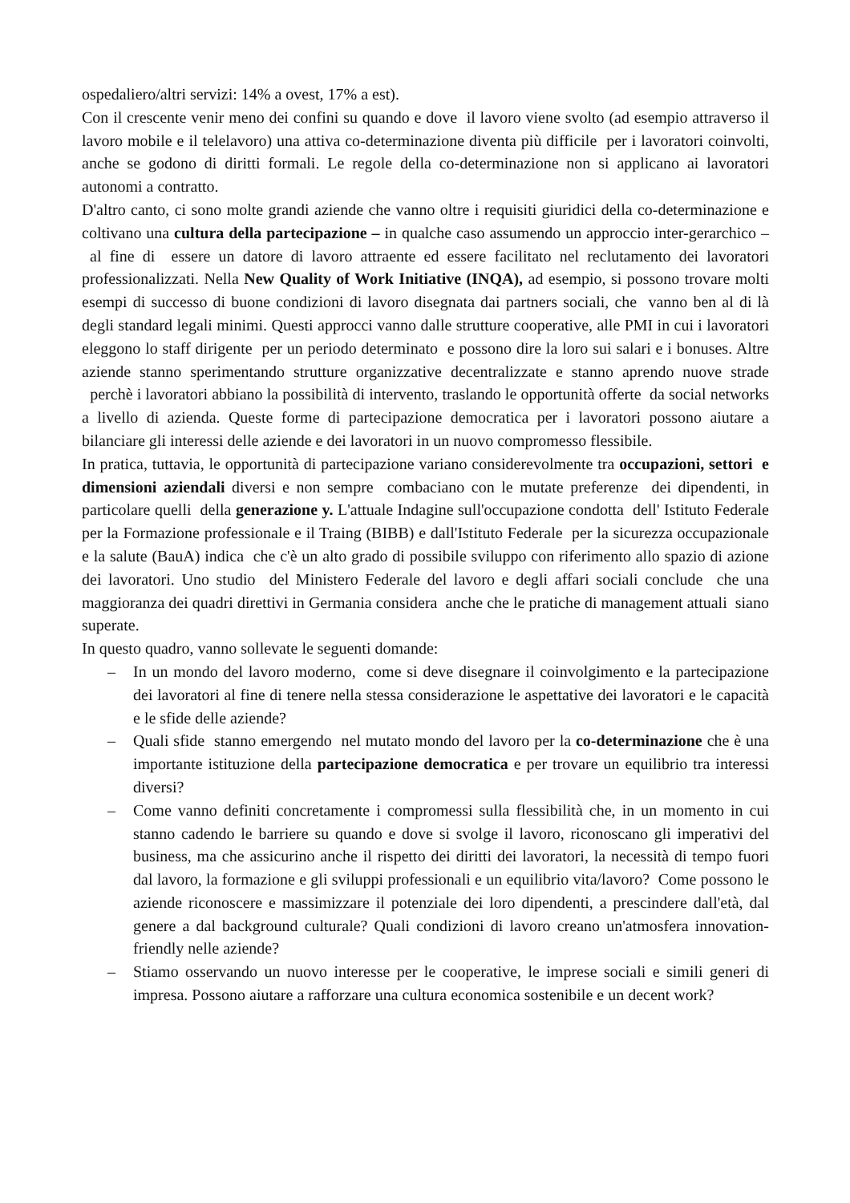ospedaliero/altri servizi: 14% a ovest, 17% a est).
Con il crescente venir meno dei confini su quando e dove il lavoro viene svolto (ad esempio attraverso il lavoro mobile e il telelavoro) una attiva co-determinazione diventa più difficile per i lavoratori coinvolti, anche se godono di diritti formali. Le regole della co-determinazione non si applicano ai lavoratori autonomi a contratto.
D'altro canto, ci sono molte grandi aziende che vanno oltre i requisiti giuridici della co-determinazione e coltivano una cultura della partecipazione – in qualche caso assumendo un approccio inter-gerarchico – al fine di essere un datore di lavoro attraente ed essere facilitato nel reclutamento dei lavoratori professionalizzati. Nella New Quality of Work Initiative (INQA), ad esempio, si possono trovare molti esempi di successo di buone condizioni di lavoro disegnata dai partners sociali, che vanno ben al di là degli standard legali minimi. Questi approcci vanno dalle strutture cooperative, alle PMI in cui i lavoratori eleggono lo staff dirigente per un periodo determinato e possono dire la loro sui salari e i bonuses. Altre aziende stanno sperimentando strutture organizzative decentralizzate e stanno aprendo nuove strade perchè i lavoratori abbiano la possibilità di intervento, traslando le opportunità offerte da social networks a livello di azienda. Queste forme di partecipazione democratica per i lavoratori possono aiutare a bilanciare gli interessi delle aziende e dei lavoratori in un nuovo compromesso flessibile.
In pratica, tuttavia, le opportunità di partecipazione variano considerevolmente tra occupazioni, settori e dimensioni aziendali diversi e non sempre combaciano con le mutate preferenze dei dipendenti, in particolare quelli della generazione y. L'attuale Indagine sull'occupazione condotta dell' Istituto Federale per la Formazione professionale e il Traing (BIBB) e dall'Istituto Federale per la sicurezza occupazionale e la salute (BauA) indica che c'è un alto grado di possibile sviluppo con riferimento allo spazio di azione dei lavoratori. Uno studio del Ministero Federale del lavoro e degli affari sociali conclude che una maggioranza dei quadri direttivi in Germania considera anche che le pratiche di management attuali siano superate.
In questo quadro, vanno sollevate le seguenti domande:
– In un mondo del lavoro moderno, come si deve disegnare il coinvolgimento e la partecipazione dei lavoratori al fine di tenere nella stessa considerazione le aspettative dei lavoratori e le capacità e le sfide delle aziende?
– Quali sfide stanno emergendo nel mutato mondo del lavoro per la co-determinazione che è una importante istituzione della partecipazione democratica e per trovare un equilibrio tra interessi diversi?
– Come vanno definiti concretamente i compromessi sulla flessibilità che, in un momento in cui stanno cadendo le barriere su quando e dove si svolge il lavoro, riconoscano gli imperativi del business, ma che assicurino anche il rispetto dei diritti dei lavoratori, la necessità di tempo fuori dal lavoro, la formazione e gli sviluppi professionali e un equilibrio vita/lavoro? Come possono le aziende riconoscere e massimizzare il potenziale dei loro dipendenti, a prescindere dall'età, dal genere a dal background culturale? Quali condizioni di lavoro creano un'atmosfera innovation-friendly nelle aziende?
– Stiamo osservando un nuovo interesse per le cooperative, le imprese sociali e simili generi di impresa. Possono aiutare a rafforzare una cultura economica sostenibile e un decent work?